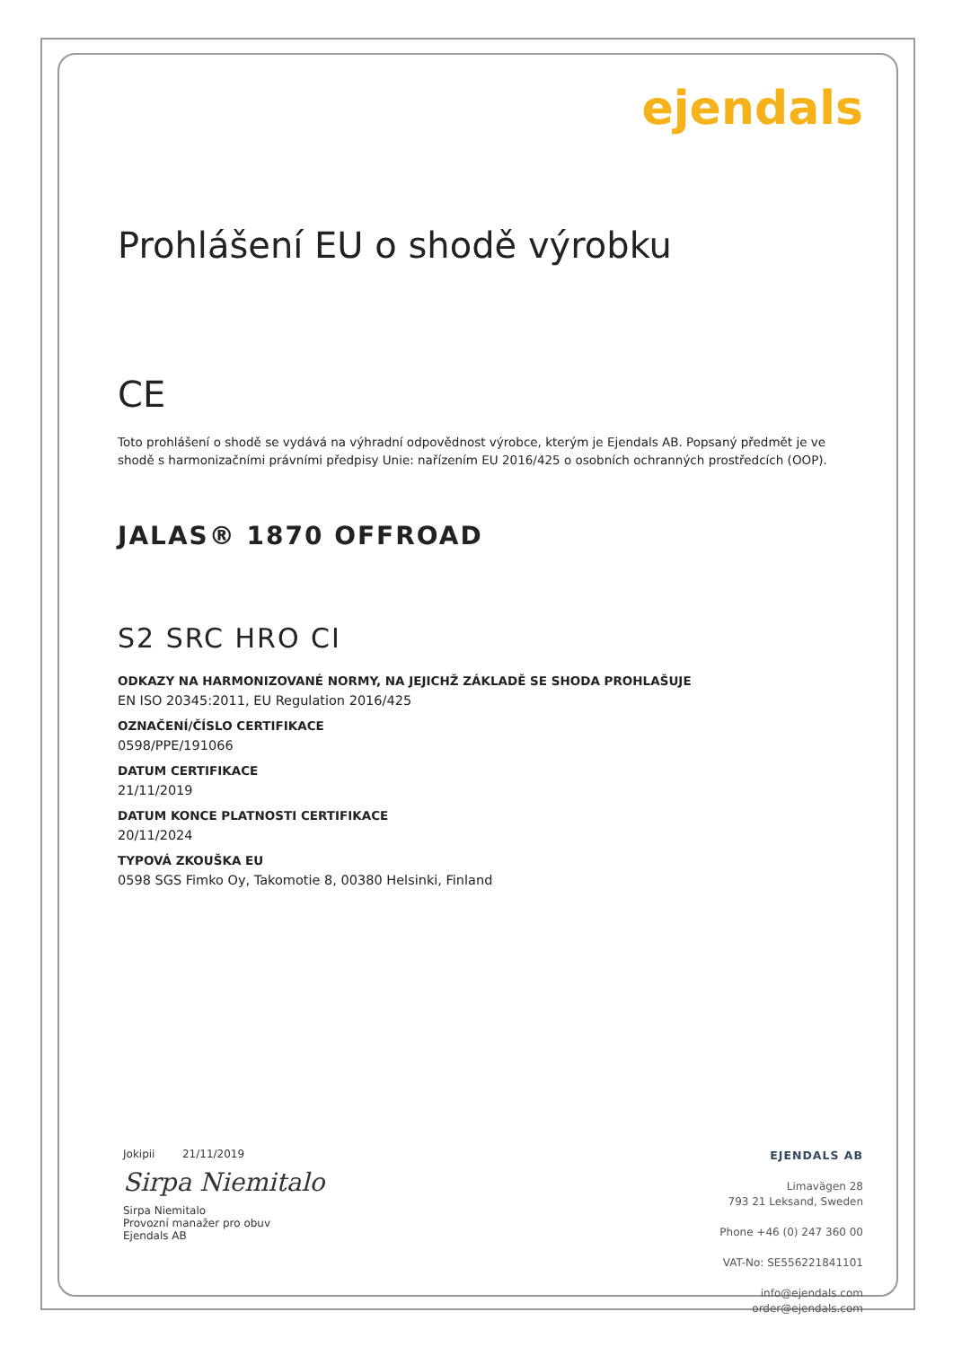ejendals
Prohlášení EU o shodě výrobku
CE
Toto prohlášení o shodě se vydává na výhradní odpovědnost výrobce, kterým je Ejendals AB. Popsaný předmět je ve shodě s harmonizačními právními předpisy Unie: nařízením EU 2016/425 o osobních ochranných prostředcích (OOP).
JALAS® 1870 OFFROAD
S2 SRC HRO CI
ODKAZY NA HARMONIZOVANÉ NORMY, NA JEJICHŽ ZÁKLADĚ SE SHODA PROHLAŠUJE
EN ISO 20345:2011, EU Regulation 2016/425
OZNAČENÍ/ČÍSLO CERTIFIKACE
0598/PPE/191066
DATUM CERTIFIKACE
21/11/2019
DATUM KONCE PLATNOSTI CERTIFIKACE
20/11/2024
TYPOVÁ ZKOUŠKA EU
0598 SGS Fimko Oy, Takomotie 8, 00380 Helsinki, Finland
Jokipii 21/11/2019
Sirpa Niemitalo
Sirpa Niemitalo
Provozní manažer pro obuv
Ejendals AB
EJENDALS AB
Limavägen 28
793 21 Leksand, Sweden
Phone +46 (0) 247 360 00
VAT-No: SE556221841101
info@ejendals.com
order@ejendals.com